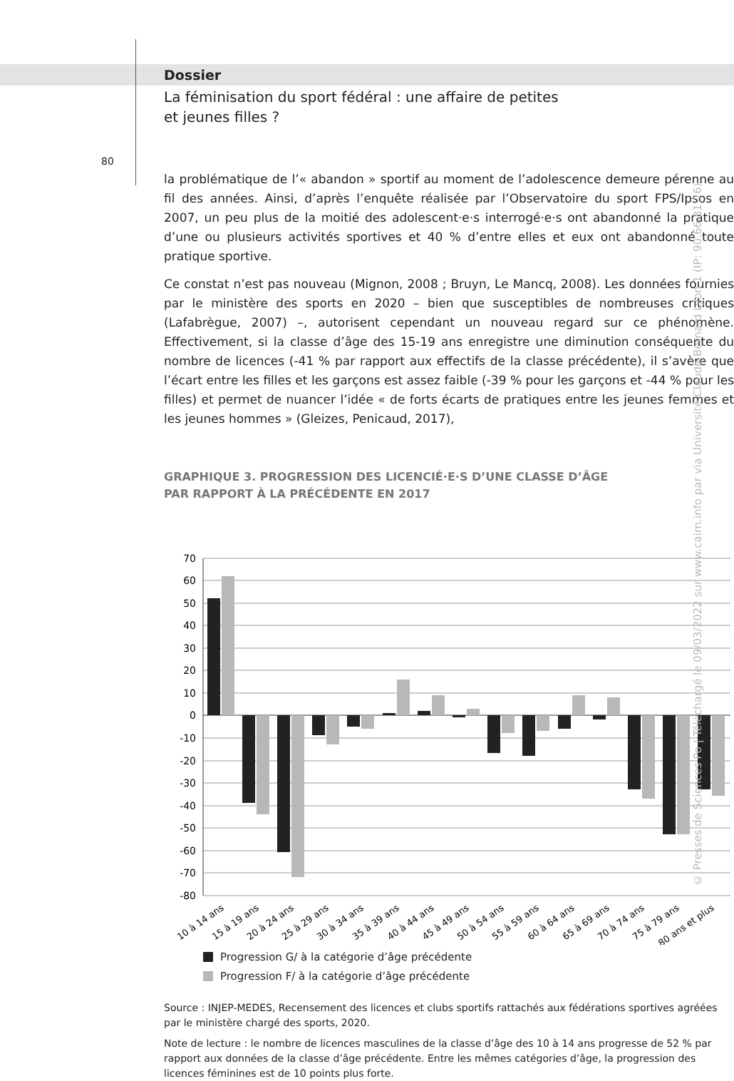Dossier
La féminisation du sport fédéral : une affaire de petites
et jeunes filles ?
80
la problématique de l’« abandon » sportif au moment de l’adolescence demeure pérenne au fil des années. Ainsi, d’après l’enquête réalisée par l’Observatoire du sport FPS/Ipsos en 2007, un peu plus de la moitié des adolescent·e·s interrogé·e·s ont abandonné la pratique d’une ou plusieurs activités sportives et 40 % d’entre elles et eux ont abandonné toute pratique sportive.
Ce constat n’est pas nouveau (Mignon, 2008 ; Bruyn, Le Mancq, 2008). Les données fournies par le ministère des sports en 2020 – bien que susceptibles de nombreuses critiques (Lafabrègue, 2007) –, autorisent cependant un nouveau regard sur ce phénomène. Effectivement, si la classe d’âge des 15-19 ans enregistre une diminution conséquente du nombre de licences (-41 % par rapport aux effectifs de la classe précédente), il s’avère que l’écart entre les filles et les garçons est assez faible (-39 % pour les garçons et -44 % pour les filles) et permet de nuancer l’idée « de forts écarts de pratiques entre les jeunes femmes et les jeunes hommes » (Gleizes, Penicaud, 2017),
GRAPHIQUE 3. PROGRESSION DES LICENCIÉ·E·S D’UNE CLASSE D’ÂGE
PAR RAPPORT À LA PRÉCÉDENTE EN 2017
70
60
50
40
30
20
10
0
-10
-20
-30
-40
-50
-60
-70
-80
10 à 14 ans
15 à 19 ans
20 à 24 ans
25 à 29 ans
30 à 34 ans
35 à 39 ans
40 à 44 ans
45 à 49 ans
50 à 54 ans
55 à 59 ans
60 à 64 ans
65 à 69 ans
70 à 74 ans
75 à 79 ans
80 ans et plus
Progression G/ à la catégorie d’âge précédente
Progression F/ à la catégorie d’âge précédente
Source : INJEP-MEDES, Recensement des licences et clubs sportifs rattachés aux fédérations sportives agréées par le ministère chargé des sports, 2020.
Note de lecture : le nombre de licences masculines de la classe d’âge des 10 à 14 ans progresse de 52 % par rapport aux données de la classe d’âge précédente. Entre les mêmes catégories d’âge, la progression des licences féminines est de 10 points plus forte.
© Presses de Sciences Po | Téléchargé le 09/03/2022 sur www.cairn.info par via Université Claude Bernard Lyon 1 (IP: 90.66.31.76)